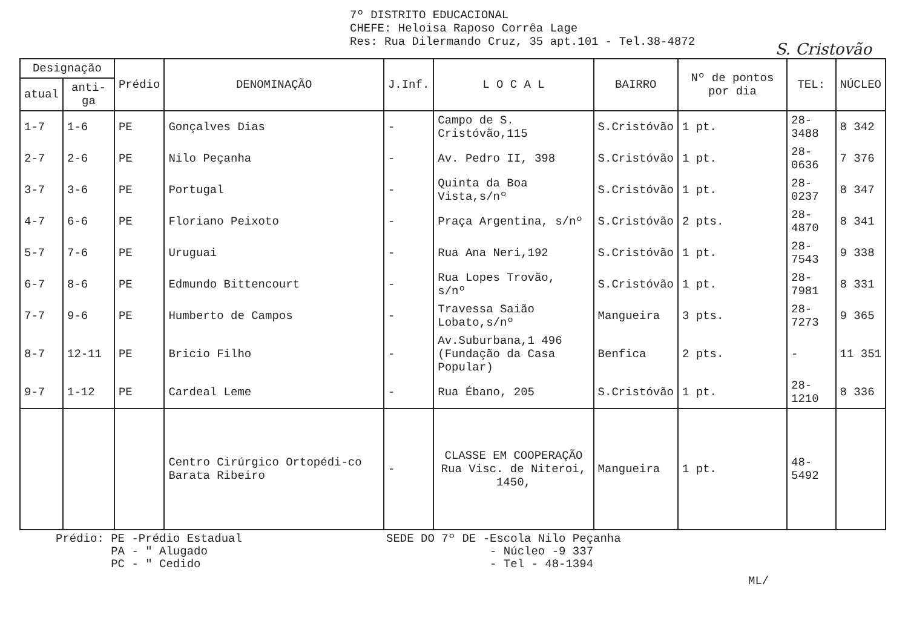7º DISTRITO EDUCACIONAL
CHEFE: Heloisa Raposo Corrêa Lage
Res: Rua Dilermando Cruz, 35 apt.101 - Tel.38-4872
S. Cristovão
| Designação | | Prédio | DENOMINAÇÃO | J.Inf. | L O C A L | BAIRRO | Nº de pontos por dia | TEL: | NÚCLEO |
| --- | --- | --- | --- | --- | --- | --- | --- | --- | --- |
| atual | anti-ga | | | | | | | | |
| 1-7 | 1-6 | PE | Gonçalves Dias | - | Campo de S. Cristóvão,115 | S.Cristóvão | 1 pt. | 28-3488 | 8 342 |
| 2-7 | 2-6 | PE | Nilo Peçanha | - | Av. Pedro II, 398 | S.Cristóvão | 1 pt. | 28-0636 | 7 376 |
| 3-7 | 3-6 | PE | Portugal | - | Quinta da Boa Vista,s/nº | S.Cristóvão | 1 pt. | 28-0237 | 8 347 |
| 4-7 | 6-6 | PE | Floriano Peixoto | - | Praça Argentina, s/nº | S.Cristóvão | 2 pts. | 28-4870 | 8 341 |
| 5-7 | 7-6 | PE | Uruguai | - | Rua Ana Neri,192 | S.Cristóvão | 1 pt. | 28-7543 | 9 338 |
| 6-7 | 8-6 | PE | Edmundo Bittencourt | - | Rua Lopes Trovão, s/nº | S.Cristóvão | 1 pt. | 28-7981 | 8 331 |
| 7-7 | 9-6 | PE | Humberto de Campos | - | Travessa Saião Lobato,s/nº | Mangueira | 3 pts. | 28-7273 | 9 365 |
| 8-7 | 12-11 | PE | Bricio Filho | - | Av.Suburbana,1 496 (Fundação da Casa Popular) | Benfica | 2 pts. | - | 11 351 |
| 9-7 | 1-12 | PE | Cardeal Leme | - | Rua Ébano, 205 | S.Cristóvão | 1 pt. | 28-1210 | 8 336 |
| | | | Centro Cirúrgico Ortopédi-co Barata Ribeiro | - | CLASSE EM COOPERAÇÃO Rua Visc. de Niteroi, 1450, | Mangueira | 1 pt. | 48-5492 | |
Prédio: PE -Prédio Estadual
PA - " Alugado
PC - " Cedido
SEDE DO 7º DE -Escola Nilo Peçanha
- Núcleo -9 337
- Tel - 48-1394
ML/